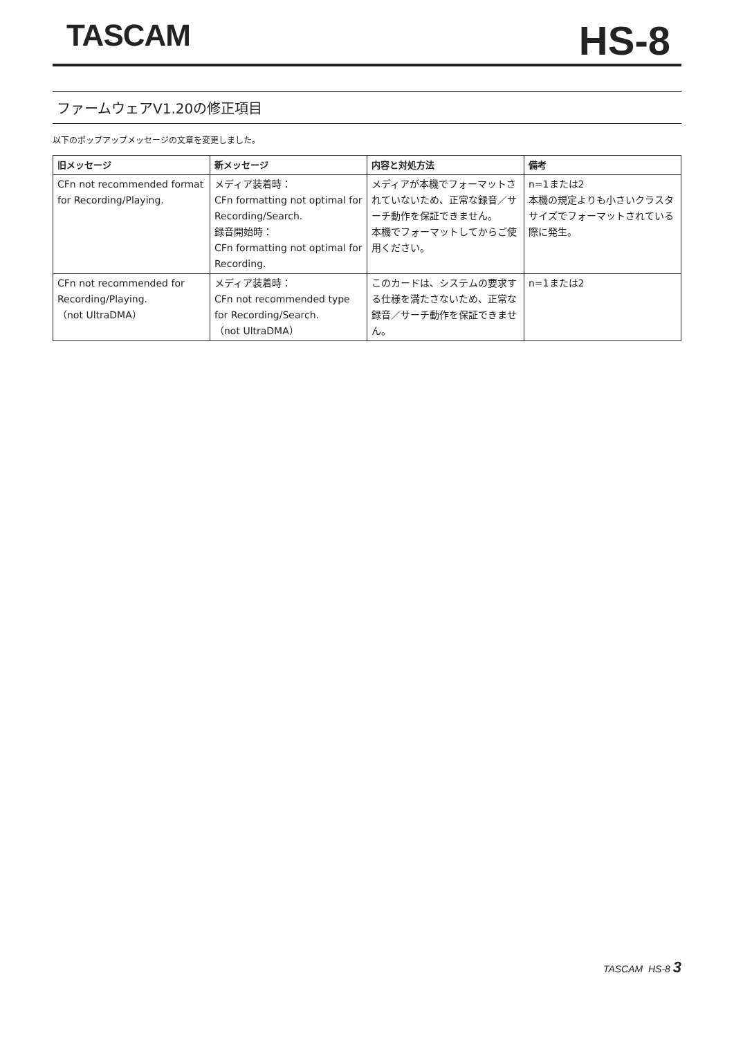TASCAM
HS-8
ファームウェアV1.20の修正項目
以下のポップアップメッセージの文章を変更しました。
| 旧メッセージ | 新メッセージ | 内容と対処方法 | 備考 |
| --- | --- | --- | --- |
| CFn not recommended format for Recording/Playing. | メディア装着時： CFn formatting not optimal for Recording/Search. 録音開始時： CFn formatting not optimal for Recording. | メディアが本機でフォーマットされていないため、正常な録音／サーチ動作を保証できません。 本機でフォーマットしてからご使用ください。 | n=1または2 本機の規定よりも小さいクラスタサイズでフォーマットされている際に発生。 |
| CFn not recommended for Recording/Playing. （not UltraDMA） | メディア装着時： CFn not recommended type for Recording/Search. （not UltraDMA） | このカードは、システムの要求する仕様を満たさないため、正常な録音／サーチ動作を保証できません。 | n=1または2 |
TASCAM HS-8 3